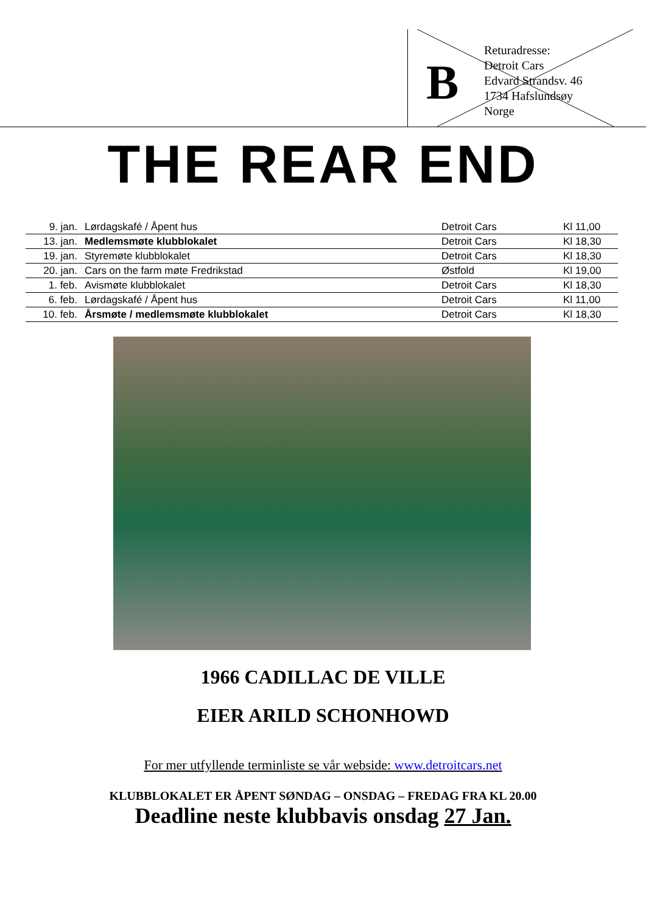B
Returadresse:
Detroit Cars
Edvard Strandsv. 46
1734 Hafslundsøy
Norge
THE REAR END
| 9. jan. | Lørdagskafé / Åpent hus | Detroit Cars | Kl 11,00 |
| 13. jan. | Medlemsmøte klubblokalet | Detroit Cars | Kl 18,30 |
| 19. jan. | Styremøte klubblokalet | Detroit Cars | Kl 18,30 |
| 20. jan. | Cars on the farm møte Fredrikstad | Østfold | Kl 19,00 |
| 1. feb. | Avismøte klubblokalet | Detroit Cars | Kl 18,30 |
| 6. feb. | Lørdagskafé / Åpent hus | Detroit Cars | Kl 11,00 |
| 10. feb. | Årsmøte / medlemsmøte klubblokalet | Detroit Cars | Kl 18,30 |
1966 CADILLAC DE VILLE
EIER ARILD SCHONHOWD
For mer utfyllende terminliste se vår webside: www.detroitcars.net
KLUBBLOKALET ER ÅPENT SØNDAG – ONSDAG – FREDAG FRA KL 20.00
Deadline neste klubbavis onsdag 27 Jan.